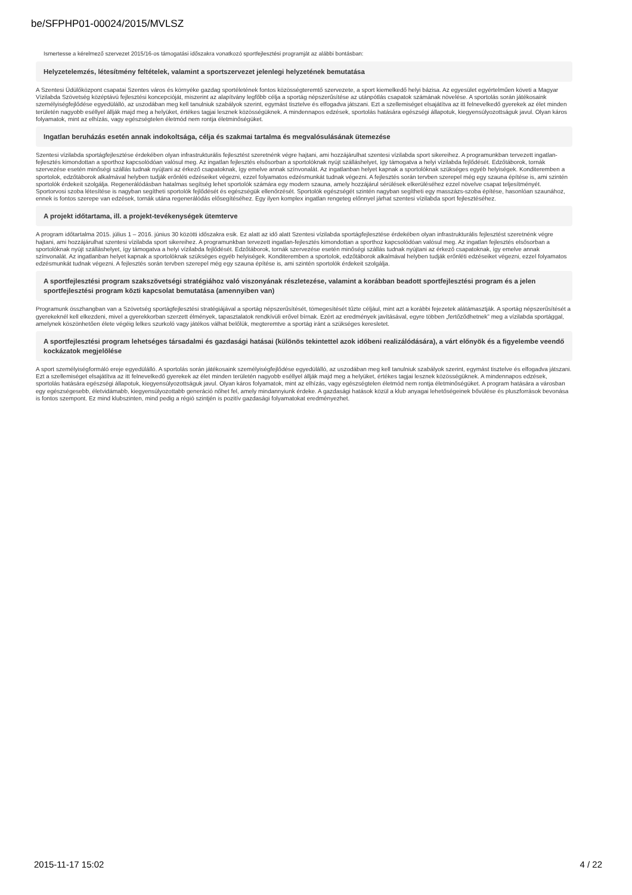be/SFPHP01-00024/2015/MVLSZ
Ismertesse a kérelmező szervezet 2015/16-os támogatási időszakra vonatkozó sportfejlesztési programját az alábbi bontásban:
Helyzetelemzés, létesítmény feltételek, valamint a sportszervezet jelenlegi helyzetének bemutatása
A Szentesi Üdülőközpont csapatai Szentes város és környéke gazdag sportéletének fontos közösségteremtő szervezete, a sport kiemelkedő helyi bázisa. Az egyesület egyértelműen követi a Magyar Vízilabda Szövetség középtávú fejlesztési koncepcióját, miszerint az alapítvány legfőbb célja a sportág népszerűsítése az utánpótlás csapatok számának növelése. A sportolás során játékosaink személyiségfejlődése egyedülálló, az uszodában meg kell tanulniuk szabályok szerint, egymást tisztelve és elfogadva játszani. Ezt a szellemiséget elsajátítva az itt felnevelkedő gyerekek az élet minden területén nagyobb eséllyel állják majd meg a helyüket, értékes tagjai lesznek közösségüknek. A mindennapos edzések, sportolás hatására egészségi állapotuk, kiegyensúlyozottságuk javul. Olyan káros folyamatok, mint az elhízás, vagy egészségtelen életmód nem rontja életminőségüket.
Ingatlan beruházás esetén annak indokoltsága, célja és szakmai tartalma és megvalósulásának ütemezése
Szentesi vízilabda sportágfejlesztése érdekében olyan infrastrukturális fejlesztést szeretnénk végre hajtani, ami hozzájárulhat szentesi vízilabda sport sikereihez. A programunkban tervezett ingatlan-fejlesztés kimondottan a sporthoz kapcsolódóan valósul meg. Az ingatlan fejlesztés elsősorban a sportolóknak nyújt szálláshelyet, így támogatva a helyi vízilabda fejlődését. Edzőtáborok, tornák szervezése esetén minőségi szállás tudnak nyújtani az érkező csapatoknak, így emelve annak színvonalát. Az ingatlanban helyet kapnak a sportolóknak szükséges egyéb helyiségek. Konditeremben a sportolok, edzőtáborok alkalmával helyben tudják erőnléti edzéseiket végezni, ezzel folyamatos edzésmunkát tudnak végezni. A fejlesztés során tervben szerepel még egy szauna építése is, ami szintén sportolók érdekeit szolgálja. Regenerálódásban hatalmas segítség lehet sportolók számára egy modern szauna, amely hozzájárul sérülések elkerüléséhez ezzel növelve csapat teljesítményét. Sportorvosi szoba létesítése is nagyban segítheti sportolók fejlődését és egészségük ellenőrzését. Sportolók egészségét szintén nagyban segítheti egy masszázs-szoba építése, hasonlóan szaunához, ennek is fontos szerepe van edzések, tornák utána regenerálódás elősegítéséhez. Egy ilyen komplex ingatlan rengeteg előnnyel járhat szentesi vízilabda sport fejlesztéséhez.
A projekt időtartama, ill. a projekt-tevékenységek ütemterve
A program időtartalma 2015. július 1 – 2016. június 30 közötti időszakra esik. Ez alatt az idő alatt Szentesi vízilabda sportágfejlesztése érdekében olyan infrastrukturális fejlesztést szeretnénk végre hajtani, ami hozzájárulhat szentesi vízilabda sport sikereihez. A programunkban tervezett ingatlan-fejlesztés kimondottan a sporthoz kapcsolódóan valósul meg. Az ingatlan fejlesztés elsősorban a sportolóknak nyújt szálláshelyet, így támogatva a helyi vízilabda fejlődését. Edzőtáborok, tornák szervezése esetén minőségi szállás tudnak nyújtani az érkező csapatoknak, így emelve annak színvonalát. Az ingatlanban helyet kapnak a sportolóknak szükséges egyéb helyiségek. Konditeremben a sportolok, edzőtáborok alkalmával helyben tudják erőnléti edzéseiket végezni, ezzel folyamatos edzésmunkát tudnak végezni. A fejlesztés során tervben szerepel még egy szauna építése is, ami szintén sportolók érdekeit szolgálja.
A sportfejlesztési program szakszövetségi stratégiához való viszonyának részletezése, valamint a korábban beadott sportfejlesztési program és a jelen sportfejlesztési program közti kapcsolat bemutatása (amennyiben van)
Programunk összhangban van a Szövetség sportágfejlesztési stratégiájával a sportág népszerűsítését, tömegesítését tűzte céljául, mint azt a korábbi fejezetek alátámasztják. A sportág népszerűsítését a gyerekeknél kell elkezdeni, mivel a gyerekkorban szerzett élmények, tapasztalatok rendkívüli erővel bírnak. Ezért az eredmények javításával, egyre többen „fertőződhetnek” meg a vízilabda sportággal, amelynek köszönhetően élete végéig lelkes szurkoló vagy játékos válhat belőlük, megteremtve a sportág iránt a szükséges keresletet.
A sportfejlesztési program lehetséges társadalmi és gazdasági hatásai (különös tekintettel azok időbeni realizálódására), a várt előnyök és a figyelembe veendő kockázatok megjelölése
A sport személyiségformáló ereje egyedülálló. A sportolás során játékosaink személyiségfejlődése egyedülálló, az uszodában meg kell tanulniuk szabályok szerint, egymást tisztelve és elfogadva játszani. Ezt a szellemiséget elsajátítva az itt felnevelkedő gyerekek az élet minden területén nagyobb eséllyel állják majd meg a helyüket, értékes tagjai lesznek közösségüknek. A mindennapos edzések, sportolás hatására egészségi állapotuk, kiegyensúlyozottságuk javul. Olyan káros folyamatok, mint az elhízás, vagy egészségtelen életmód nem rontja életminőségüket. A program hatására a városban egy egészségesebb, életvidámabb, kiegyensúlyozottabb generáció nőhet fel, amely mindannyiunk érdeke. A gazdasági hatások közül a klub anyagai lehetőségeinek bővülése és pluszforrások bevonása is fontos szempont. Ez mind klubszinten, mind pedig a régió szintjén is pozitív gazdasági folyamatokat eredményezhet.
2015-11-17 15:02 4 / 22